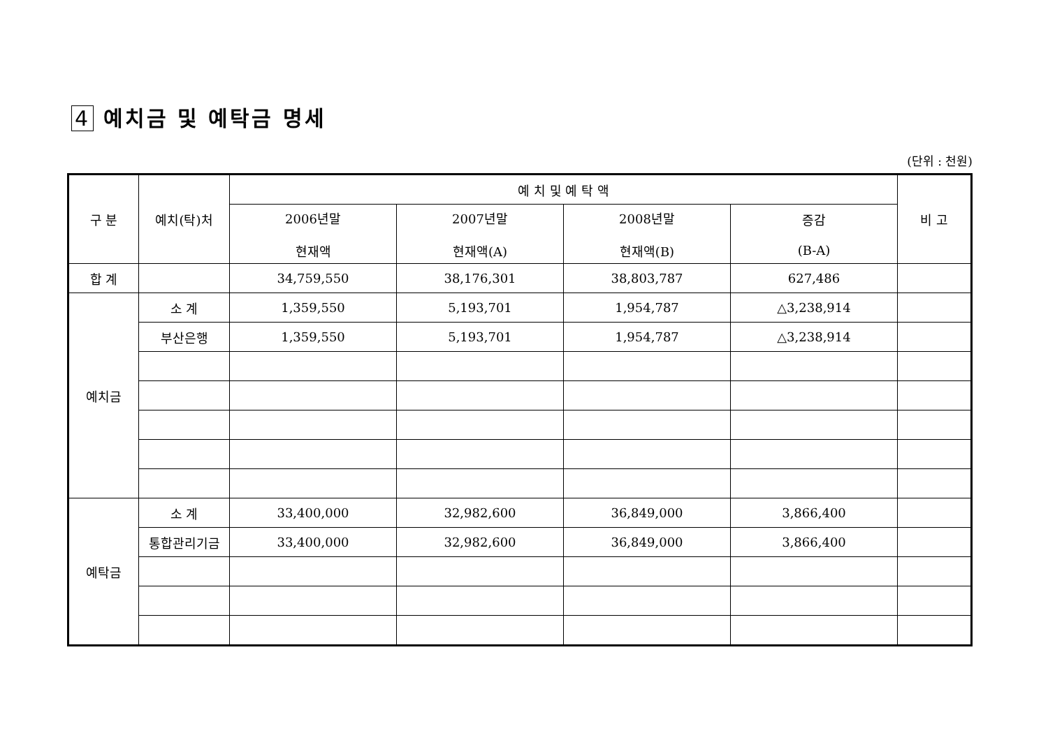4 예치금 및 예탁금 명세
(단위 : 천원)
| 구 분 | 예치(탁)처 | 예 치 및 예 탁 액 | | | | 비 고 |
| --- | --- | --- | --- | --- | --- | --- |
| | | 2006년말 현재액 | 2007년말 현재액(A) | 2008년말 현재액(B) | 증감 (B-A) | |
| 합 계 | | 34,759,550 | 38,176,301 | 38,803,787 | 627,486 | |
| 예치금 | 소 계 | 1,359,550 | 5,193,701 | 1,954,787 | △3,238,914 | |
| | 부산은행 | 1,359,550 | 5,193,701 | 1,954,787 | △3,238,914 | |
| 예탁금 | 소 계 | 33,400,000 | 32,982,600 | 36,849,000 | 3,866,400 | |
| | 통합관리기금 | 33,400,000 | 32,982,600 | 36,849,000 | 3,866,400 | |